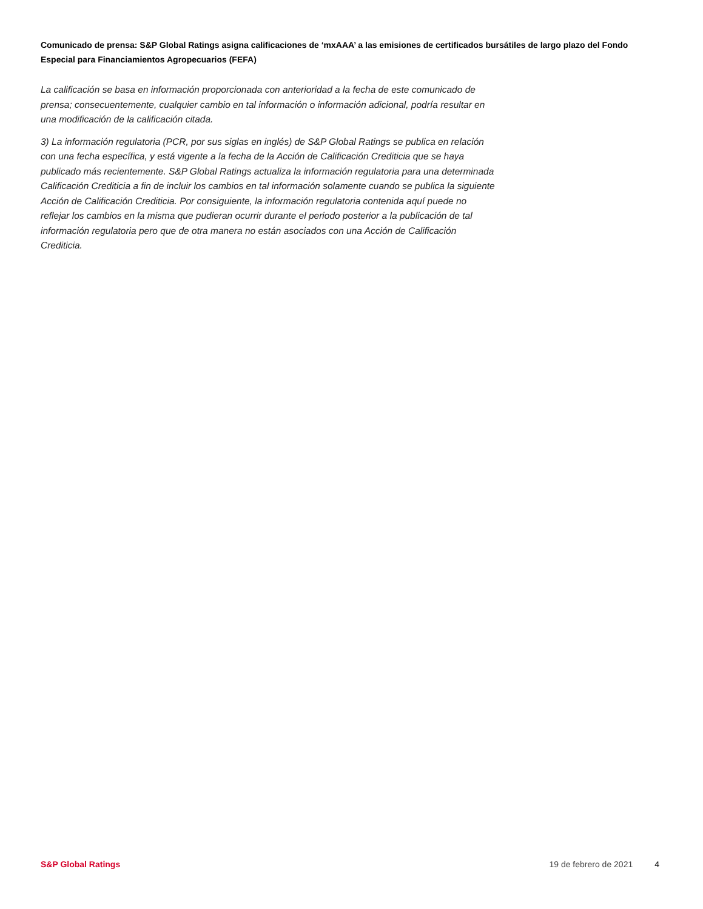Comunicado de prensa: S&P Global Ratings asigna calificaciones de ‘mxAAA’ a las emisiones de certificados bursátiles de largo plazo del Fondo Especial para Financiamientos Agropecuarios (FEFA)
La calificación se basa en información proporcionada con anterioridad a la fecha de este comunicado de prensa; consecuentemente, cualquier cambio en tal información o información adicional, podría resultar en una modificación de la calificación citada.
3) La información regulatoria (PCR, por sus siglas en inglés) de S&P Global Ratings se publica en relación con una fecha específica, y está vigente a la fecha de la Acción de Calificación Crediticia que se haya publicado más recientemente. S&P Global Ratings actualiza la información regulatoria para una determinada Calificación Crediticia a fin de incluir los cambios en tal información solamente cuando se publica la siguiente Acción de Calificación Crediticia. Por consiguiente, la información regulatoria contenida aquí puede no reflejar los cambios en la misma que pudieran ocurrir durante el periodo posterior a la publicación de tal información regulatoria pero que de otra manera no están asociados con una Acción de Calificación Crediticia.
S&P Global Ratings 19 de febrero de 2021 4